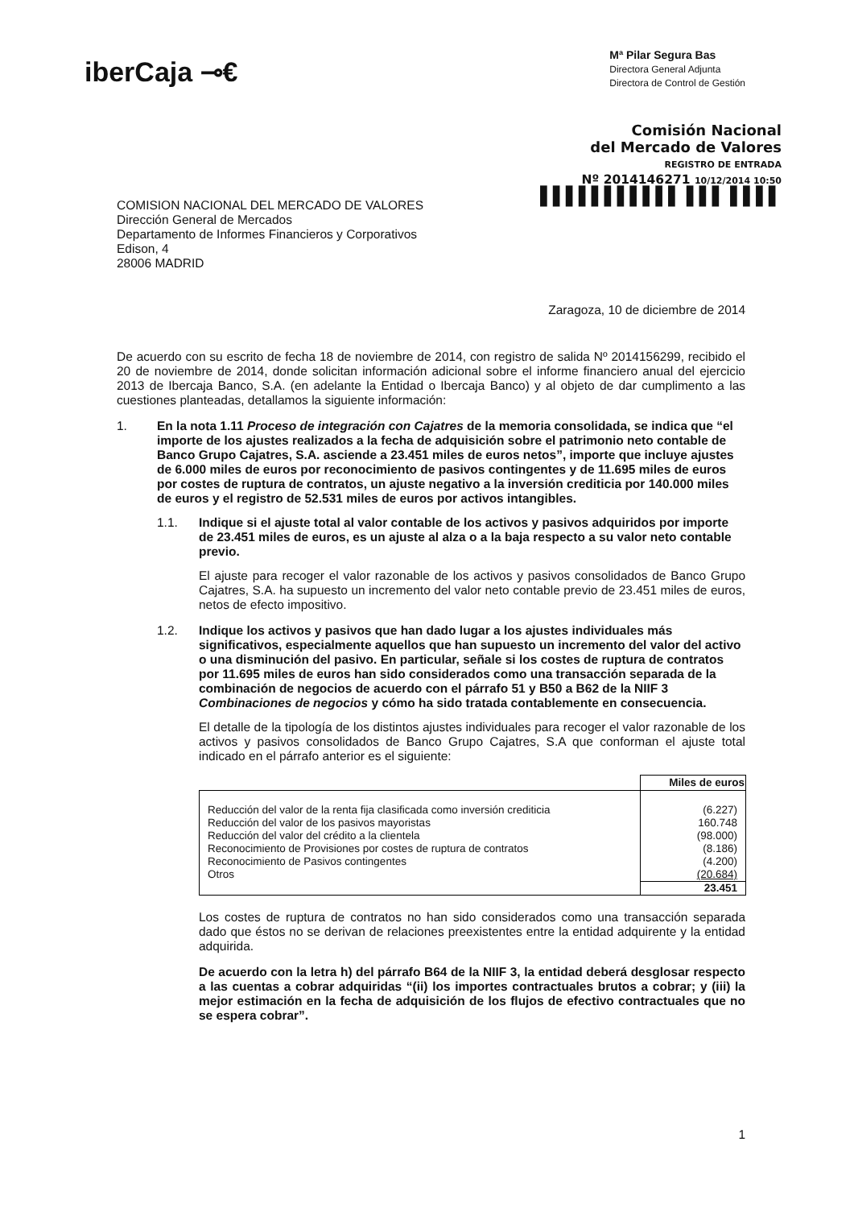iberCaja ⊸€
Mª Pilar Segura Bas
Directora General Adjunta
Directora de Control de Gestión
Comisión Nacional
del Mercado de Valores
REGISTRO DE ENTRADA
Nº 2014146271 10/12/2014 10:50
▌▌▌▌▌▌▌▌▌▌▌ ▌▌▌ ▌▌▌▌
COMISION NACIONAL DEL MERCADO DE VALORES
Dirección General de Mercados
Departamento de Informes Financieros y Corporativos
Edison, 4
28006 MADRID
Zaragoza, 10 de diciembre de 2014
De acuerdo con su escrito de fecha 18 de noviembre de 2014, con registro de salida Nº 2014156299, recibido el 20 de noviembre de 2014, donde solicitan información adicional sobre el informe financiero anual del ejercicio 2013 de Ibercaja Banco, S.A. (en adelante la Entidad o Ibercaja Banco) y al objeto de dar cumplimento a las cuestiones planteadas, detallamos la siguiente información:
1. En la nota 1.11 Proceso de integración con Cajatres de la memoria consolidada, se indica que “el importe de los ajustes realizados a la fecha de adquisición sobre el patrimonio neto contable de Banco Grupo Cajatres, S.A. asciende a 23.451 miles de euros netos”, importe que incluye ajustes de 6.000 miles de euros por reconocimiento de pasivos contingentes y de 11.695 miles de euros por costes de ruptura de contratos, un ajuste negativo a la inversión crediticia por 140.000 miles de euros y el registro de 52.531 miles de euros por activos intangibles.
1.1. Indique si el ajuste total al valor contable de los activos y pasivos adquiridos por importe de 23.451 miles de euros, es un ajuste al alza o a la baja respecto a su valor neto contable previo.
El ajuste para recoger el valor razonable de los activos y pasivos consolidados de Banco Grupo Cajatres, S.A. ha supuesto un incremento del valor neto contable previo de 23.451 miles de euros, netos de efecto impositivo.
1.2. Indique los activos y pasivos que han dado lugar a los ajustes individuales más significativos, especialmente aquellos que han supuesto un incremento del valor del activo o una disminución del pasivo. En particular, señale si los costes de ruptura de contratos por 11.695 miles de euros han sido considerados como una transacción separada de la combinación de negocios de acuerdo con el párrafo 51 y B50 a B62 de la NIIF 3 Combinaciones de negocios y cómo ha sido tratada contablemente en consecuencia.
El detalle de la tipología de los distintos ajustes individuales para recoger el valor razonable de los activos y pasivos consolidados de Banco Grupo Cajatres, S.A que conforman el ajuste total indicado en el párrafo anterior es el siguiente:
| | Miles de euros |
| Reducción del valor de la renta fija clasificada como inversión crediticia Reducción del valor de los pasivos mayoristas Reducción del valor del crédito a la clientela Reconocimiento de Provisiones por costes de ruptura de contratos Reconocimiento de Pasivos contingentes Otros | (6.227) 160.748 (98.000) (8.186) (4.200) (20.684) |
| | 23.451 |
Los costes de ruptura de contratos no han sido considerados como una transacción separada dado que éstos no se derivan de relaciones preexistentes entre la entidad adquirente y la entidad adquirida.
De acuerdo con la letra h) del párrafo B64 de la NIIF 3, la entidad deberá desglosar respecto a las cuentas a cobrar adquiridas “(ii) los importes contractuales brutos a cobrar; y (iii) la mejor estimación en la fecha de adquisición de los flujos de efectivo contractuales que no se espera cobrar”.
1